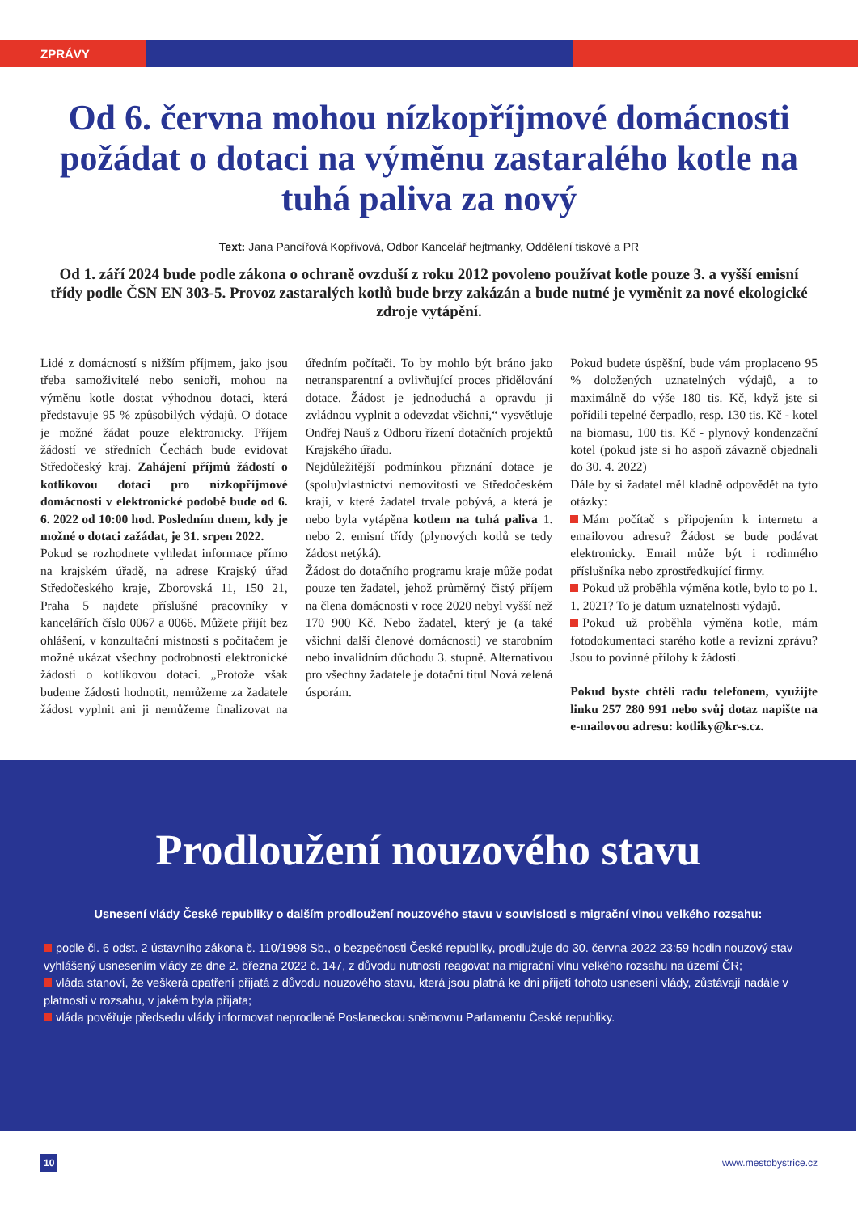ZPRÁVY
Od 6. června mohou nízkopříjmové domácnosti požádat o dotaci na výměnu zastaralého kotle na tuhá paliva za nový
Text: Jana Pancířová Kopřivová, Odbor Kancelář hejtmanky, Oddělení tiskové a PR
Od 1. září 2024 bude podle zákona o ochraně ovzduší z roku 2012 povoleno používat kotle pouze 3. a vyšší emisní třídy podle ČSN EN 303-5. Provoz zastaralých kotlů bude brzy zakázán a bude nutné je vyměnit za nové ekologické zdroje vytápění.
Lidé z domácností s nižším příjmem, jako jsou třeba samoživitelé nebo senioři, mohou na výměnu kotle dostat výhodnou dotaci, která představuje 95 % způsobilých výdajů. O dotace je možné žádat pouze elektronicky. Příjem žádostí ve středních Čechách bude evidovat Středočeský kraj. Zahájení příjmů žádostí o kotlíkovou dotaci pro nízkopříjmové domácnosti v elektronické podobě bude od 6. 6. 2022 od 10:00 hod. Posledním dnem, kdy je možné o dotaci zažádat, je 31. srpen 2022.
Pokud se rozhodnete vyhledat informace přímo na krajském úřadě, na adrese Krajský úřad Středočeského kraje, Zborovská 11, 150 21, Praha 5 najdete příslušné pracovníky v kancelářích číslo 0067 a 0066. Můžete přijít bez ohlášení, v konzultační místnosti s počítačem je možné ukázat všechny podrobnosti elektronické žádosti o kotlíkovou dotaci. „Protože však budeme žádosti hodnotit, nemůžeme za žadatele žádost vyplnit ani ji nemůžeme finalizovat na úředním počítači. To by mohlo být bráno jako netransparentní a ovlivňující proces přidělování dotace. Žádost je jednoduchá a opravdu ji zvládnou vyplnit a odevzdat všichni,“ vysvětluje Ondřej Nauš z Odboru řízení dotačních projektů Krajského úřadu.
Nejdůležitější podmínkou přiznání dotace je (spolu)vlastnictví nemovitosti ve Středočeském kraji, v které žadatel trvale pobývá, a která je nebo byla vytápěna kotlem na tuhá paliva 1. nebo 2. emisní třídy (plynových kotlů se tedy žádost netýká).
Žádost do dotačního programu kraje může podat pouze ten žadatel, jehož průměrný čistý příjem na člena domácnosti v roce 2020 nebyl vyšší než 170 900 Kč. Nebo žadatel, který je (a také všichni další členové domácnosti) ve starobním nebo invalidním důchodu 3. stupně. Alternativou pro všechny žadatele je dotační titul Nová zelená úsporám.
Pokud budete úspěšní, bude vám proplaceno 95 % doložených uznatelných výdajů, a to maximálně do výše 180 tis. Kč, když jste si pořídili tepelné čerpadlo, resp. 130 tis. Kč - kotel na biomasu, 100 tis. Kč - plynový kondenzační kotel (pokud jste si ho aspoň závazně objednali do 30. 4. 2022)
Dále by si žadatel měl kladně odpovědět na tyto otázky:
Mám počítač s připojením k internetu a emailovou adresu? Žádost se bude podávat elektronicky. Email může být i rodinného příslušníka nebo zprostředkující firmy.
Pokud už proběhla výměna kotle, bylo to po 1. 1. 2021? To je datum uznatelnosti výdajů.
Pokud už proběhla výměna kotle, mám fotodokumentaci starého kotle a revizní zprávu? Jsou to povinné přílohy k žádosti.
Pokud byste chtěli radu telefonem, využijte linku 257 280 991 nebo svůj dotaz napište na e-mailovou adresu: kotliky@kr-s.cz.
Prodloužení nouzového stavu
Usnesení vlády České republiky o dalším prodloužení nouzového stavu v souvislosti s migrační vlnou velkého rozsahu:
podle čl. 6 odst. 2 ústavního zákona č. 110/1998 Sb., o bezpečnosti České republiky, prodlužuje do 30. června 2022 23:59 hodin nouzový stav vyhlášený usnesením vlády ze dne 2. března 2022 č. 147, z důvodu nutnosti reagovat na migrační vlnu velkého rozsahu na území ČR;
vláda stanoví, že veškerá opatření přijatá z důvodu nouzového stavu, která jsou platná ke dni přijetí tohoto usnesení vlády, zůstávají nadále v platnosti v rozsahu, v jakém byla přijata;
vláda pověřuje předsedu vlády informovat neprodleně Poslaneckou sněmovnu Parlamentu České republiky.
10 www.mestobystrice.cz